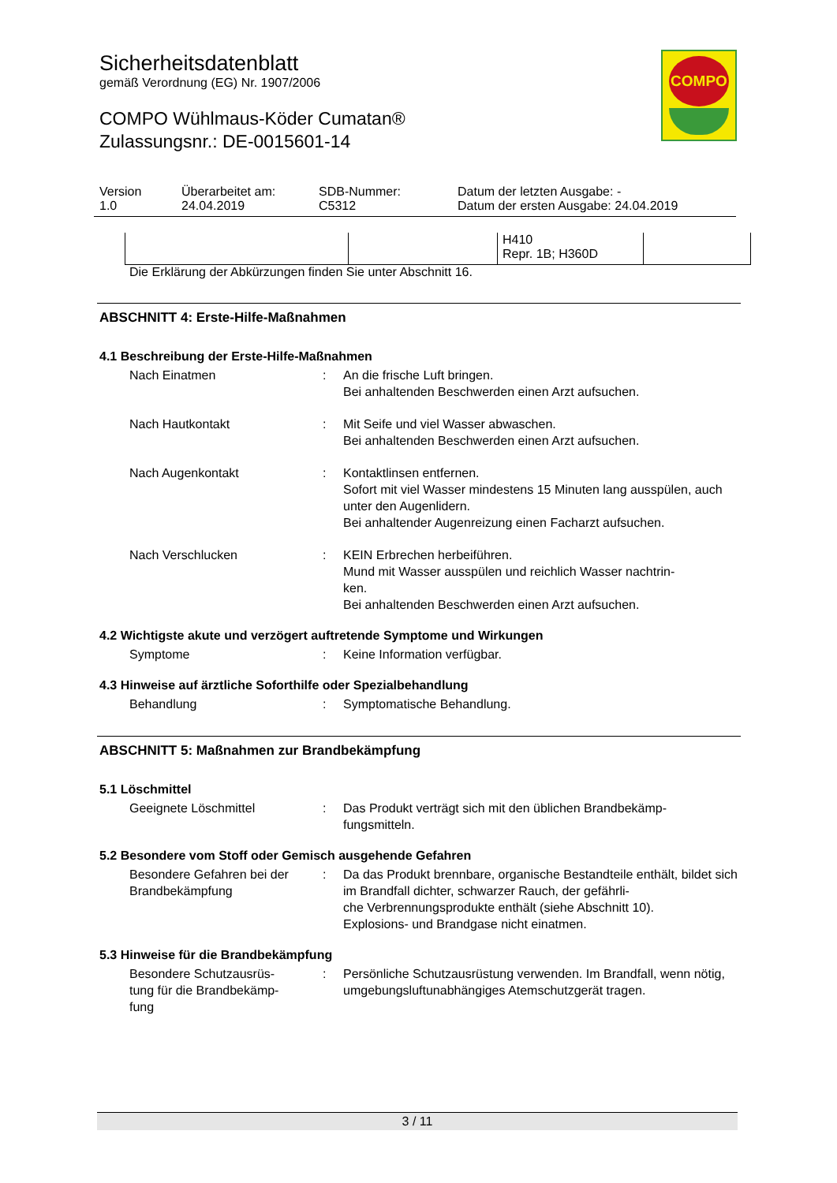COMPO
Sicherheitsdatenblatt
gemäß Verordnung (EG) Nr. 1907/2006
COMPO Wühlmaus-Köder Cumatan®
Zulassungsnr.: DE-0015601-14
| Version 1.0 | Überarbeitet am: 24.04.2019 | SDB-Nummer: C5312 | Datum der letzten Ausgabe: - Datum der ersten Ausgabe: 24.04.2019 |
| | | H410 Repr. 1B; H360D | |
Die Erklärung der Abkürzungen finden Sie unter Abschnitt 16.
ABSCHNITT 4: Erste-Hilfe-Maßnahmen
4.1 Beschreibung der Erste-Hilfe-Maßnahmen
Nach Einatmen : An die frische Luft bringen.
Bei anhaltenden Beschwerden einen Arzt aufsuchen.
Nach Hautkontakt : Mit Seife und viel Wasser abwaschen.
Bei anhaltenden Beschwerden einen Arzt aufsuchen.
Nach Augenkontakt : Kontaktlinsen entfernen.
Sofort mit viel Wasser mindestens 15 Minuten lang ausspülen, auch unter den Augenlidern.
Bei anhaltender Augenreizung einen Facharzt aufsuchen.
Nach Verschlucken : KEIN Erbrechen herbeiführen.
Mund mit Wasser ausspülen und reichlich Wasser nachtrin-
ken.
Bei anhaltenden Beschwerden einen Arzt aufsuchen.
4.2 Wichtigste akute und verzögert auftretende Symptome und Wirkungen
Symptome : Keine Information verfügbar.
4.3 Hinweise auf ärztliche Soforthilfe oder Spezialbehandlung
Behandlung : Symptomatische Behandlung.
ABSCHNITT 5: Maßnahmen zur Brandbekämpfung
5.1 Löschmittel
Geeignete Löschmittel : Das Produkt verträgt sich mit den üblichen Brandbekämp-
fungsmitteln.
5.2 Besondere vom Stoff oder Gemisch ausgehende Gefahren
Besondere Gefahren bei der Brandbekämpfung
: Da das Produkt brennbare, organische Bestandteile enthält, bildet sich im Brandfall dichter, schwarzer Rauch, der gefährli-
che Verbrennungsprodukte enthält (siehe Abschnitt 10).
Explosions- und Brandgase nicht einatmen.
5.3 Hinweise für die Brandbekämpfung
Besondere Schutzausrüs-
tung für die Brandbekämp-
fung
: Persönliche Schutzausrüstung verwenden. Im Brandfall, wenn nötig, umgebungsluftunabhängiges Atemschutzgerät tragen.
3 / 11